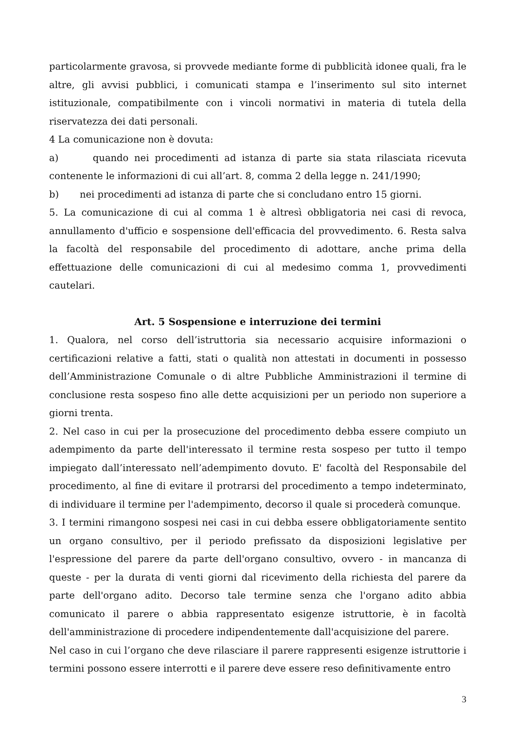particolarmente gravosa, si provvede mediante forme di pubblicità idonee quali, fra le altre, gli avvisi pubblici, i comunicati stampa e l’inserimento sul sito internet istituzionale, compatibilmente con i vincoli normativi in materia di tutela della riservatezza dei dati personali.
4 La comunicazione non è dovuta:
a) quando nei procedimenti ad istanza di parte sia stata rilasciata ricevuta contenente le informazioni di cui all’art. 8, comma 2 della legge n. 241/1990;
b) nei procedimenti ad istanza di parte che si concludano entro 15 giorni.
5. La comunicazione di cui al comma 1 è altresì obbligatoria nei casi di revoca, annullamento d'ufficio e sospensione dell'efficacia del provvedimento. 6. Resta salva la facoltà del responsabile del procedimento di adottare, anche prima della effettuazione delle comunicazioni di cui al medesimo comma 1, provvedimenti cautelari.
Art. 5 Sospensione e interruzione dei termini
1. Qualora, nel corso dell’istruttoria sia necessario acquisire informazioni o certificazioni relative a fatti, stati o qualità non attestati in documenti in possesso dell’Amministrazione Comunale o di altre Pubbliche Amministrazioni il termine di conclusione resta sospeso fino alle dette acquisizioni per un periodo non superiore a giorni trenta.
2. Nel caso in cui per la prosecuzione del procedimento debba essere compiuto un adempimento da parte dell'interessato il termine resta sospeso per tutto il tempo impiegato dall’interessato nell’adempimento dovuto. E' facoltà del Responsabile del procedimento, al fine di evitare il protrarsi del procedimento a tempo indeterminato, di individuare il termine per l'adempimento, decorso il quale si procederà comunque.
3. I termini rimangono sospesi nei casi in cui debba essere obbligatoriamente sentito un organo consultivo, per il periodo prefissato da disposizioni legislative per l'espressione del parere da parte dell'organo consultivo, ovvero - in mancanza di queste - per la durata di venti giorni dal ricevimento della richiesta del parere da parte dell'organo adito. Decorso tale termine senza che l'organo adito abbia comunicato il parere o abbia rappresentato esigenze istruttorie, è in facoltà dell'amministrazione di procedere indipendentemente dall'acquisizione del parere.
Nel caso in cui l’organo che deve rilasciare il parere rappresenti esigenze istruttorie i termini possono essere interrotti e il parere deve essere reso definitivamente entro
3